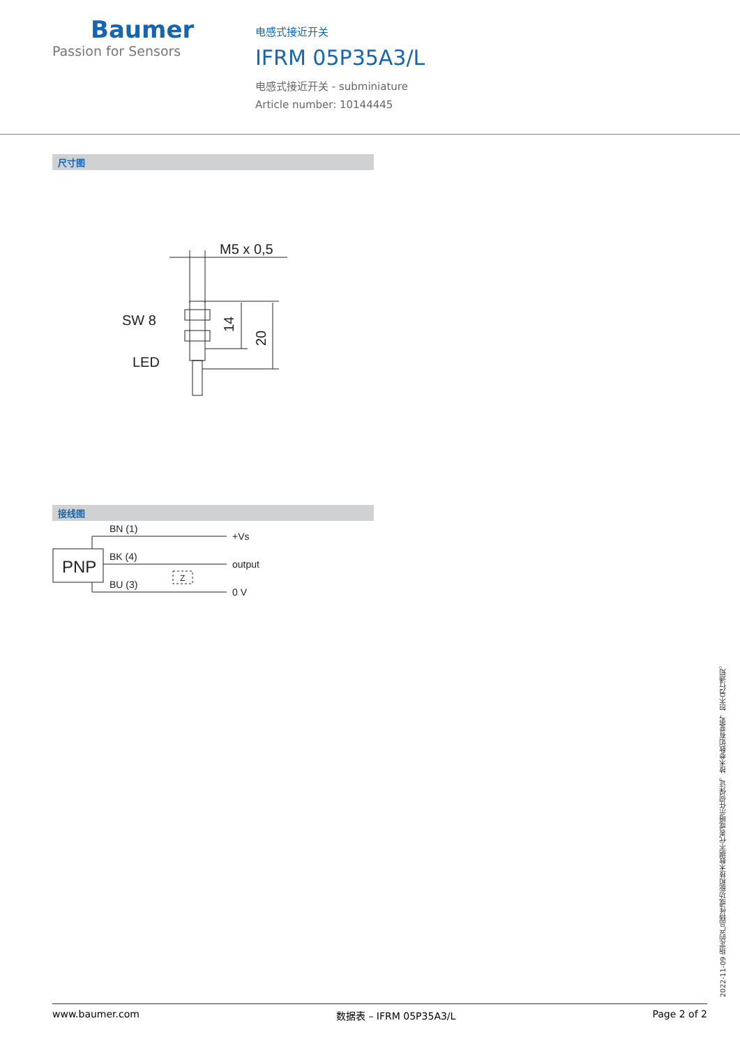Baumer
Passion for Sensors
电感式接近开关
IFRM 05P35A3/L
电感式接近开关 - subminiature
Article number: 10144445
尺寸图
M5 x 0,5
SW 8
LED
14
20
接线图
PNP
BN (1)
BK (4)
BU (3)
Z
+Vs
output
0 V
2022-11-09 指定的产品特性或功能和技术数据不代表或暗示任何保证。技术参数如有变更，恕不另行通知。
www.baumer.com 数据表 – IFRM 05P35A3/L Page 2 of 2